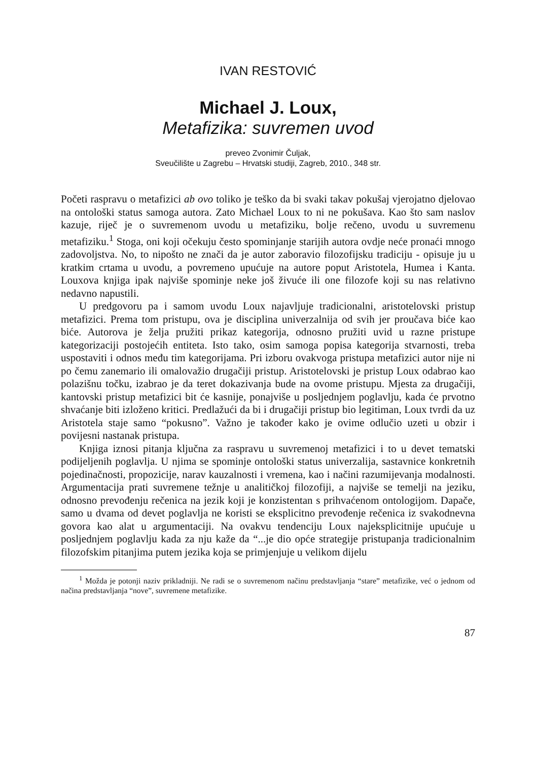IVAN RESTOVIĆ
Michael J. Loux,
Metafizika: suvremen uvod
preveo Zvonimir Čuljak,
Sveučilište u Zagrebu – Hrvatski studiji, Zagreb, 2010., 348 str.
Početi raspravu o metafizici ab ovo toliko je teško da bi svaki takav pokušaj vjerojatno djelovao na ontološki status samoga autora. Zato Michael Loux to ni ne pokušava. Kao što sam naslov kazuje, riječ je o suvremenom uvodu u metafiziku, bolje rečeno, uvodu u suvremenu metafiziku.<sup>1</sup> Stoga, oni koji očekuju često spominjanje starijih autora ovdje neće pronaći mnogo zadovoljstva. No, to nipošto ne znači da je autor zaboravio filozofijsku tradiciju - opisuje ju u kratkim crtama u uvodu, a povremeno upućuje na autore poput Aristotela, Humea i Kanta. Louxova knjiga ipak najviše spominje neke još živuće ili one filozofe koji su nas relativno nedavno napustili.
U predgovoru pa i samom uvodu Loux najavljuje tradicionalni, aristotelovski pristup metafizici. Prema tom pristupu, ova je disciplina univerzalnija od svih jer proučava biće kao biće. Autorova je želja pružiti prikaz kategorija, odnosno pružiti uvid u razne pristupe kategorizaciji postojećih entiteta. Isto tako, osim samoga popisa kategorija stvarnosti, treba uspostaviti i odnos među tim kategorijama. Pri izboru ovakvoga pristupa metafizici autor nije ni po čemu zanemario ili omalovažio drugačiji pristup. Aristotelovski je pristup Loux odabrao kao polazišnu točku, izabrao je da teret dokazivanja bude na ovome pristupu. Mjesta za drugačiji, kantovski pristup metafizici bit će kasnije, ponajviše u posljednjem poglavlju, kada će prvotno shvaćanje biti izloženo kritici. Predlažući da bi i drugačiji pristup bio legitiman, Loux tvrdi da uz Aristotela staje samo “pokusno”. Važno je također kako je ovime odlučio uzeti u obzir i povijesni nastanak pristupa.
Knjiga iznosi pitanja ključna za raspravu u suvremenoj metafizici i to u devet tematski podijeljenih poglavlja. U njima se spominje ontološki status univerzalija, sastavnice konkretnih pojedinačnosti, propozicije, narav kauzalnosti i vremena, kao i načini razumijevanja modalnosti. Argumentacija prati suvremene težnje u analitičkoj filozofiji, a najviše se temelji na jeziku, odnosno prevođenju rečenica na jezik koji je konzistentan s prihvaćenom ontologijom. Dapače, samo u dvama od devet poglavlja ne koristi se eksplicitno prevođenje rečenica iz svakodnevna govora kao alat u argumentaciji. Na ovakvu tendenciju Loux najeksplicitnije upućuje u posljednjem poglavlju kada za nju kaže da “...je dio opće strategije pristupanja tradicionalnim filozofskim pitanjima putem jezika koja se primjenjuje u velikom dijelu
<sup>1</sup> Možda je potonji naziv prikladniji. Ne radi se o suvremenom načinu predstavljanja “stare” metafizike, već o jednom od načina predstavljanja “nove”, suvremene metafizike.
87